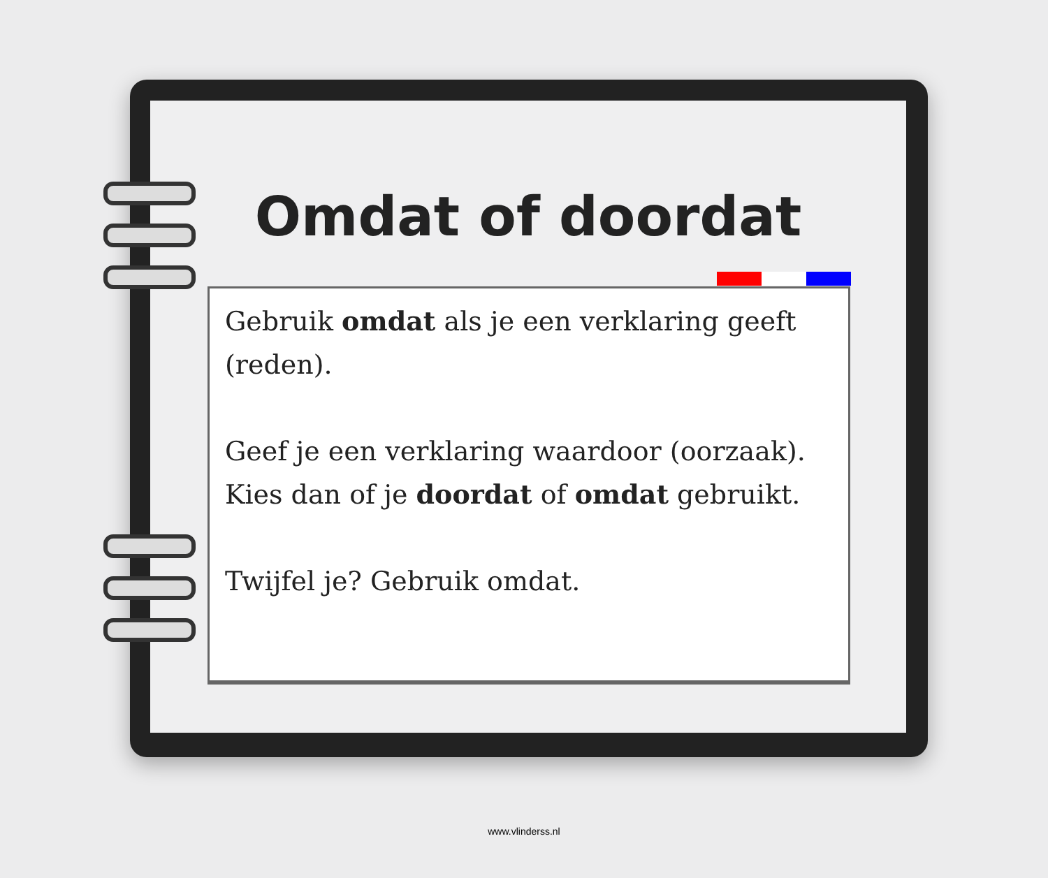Omdat of doordat
Gebruik omdat als je een verklaring geeft (reden).
Geef je een verklaring waardoor (oorzaak). Kies dan of je doordat of omdat gebruikt.
Twijfel je? Gebruik omdat.
www.vlinderss.nl